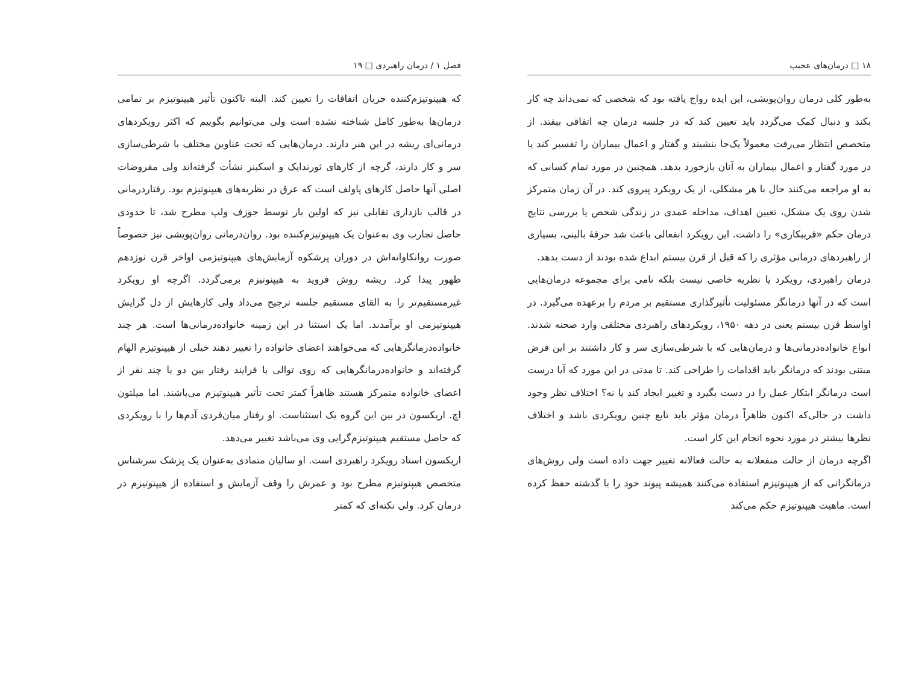۱۸ □ درمان‌های عجیب
به‌طور کلی درمان روان‌پویشی، این ایده رواج یافته بود که شخصی که نمی‌داند چه کار بکند و دنبال کمک می‌گردد باید تعیین کند که در جلسه درمان چه اتفاقی بیفتد. از متخصص انتظار می‌رفت معمولاً یک‌جا بنشیند و گفتار و اعمال بیماران را تفسیر کند یا در مورد گفتار و اعمال بیماران به آنان بازخورد بدهد. همچنین در مورد تمام کسانی که به او مراجعه می‌کنند حال با هر مشکلی، از یک رویکرد پیروی کند. در آن زمان متمرکز شدن روی یک مشکل، تعیین اهداف، مداخله عمدی در زندگی شخص یا بررسی نتایج درمان حکم «فریبکاری» را داشت. این رویکرد انفعالی باعث شد حرفهٔ بالینی، بسیاری از راهبردهای درمانی مؤثری را که قبل از قرن بیستم ابداع شده بودند از دست بدهد.
درمان راهبردی، رویکرد یا نظریه خاصی نیست بلکه نامی برای مجموعه درمان‌هایی است که در آنها درمانگر مسئولیت تأثیرگذاری مستقیم بر مردم را برعهده می‌گیرد. در اواسط قرن بیستم یعنی در دهه ۱۹۵۰، رویکردهای راهبردی مختلفی وارد صحنه شدند. انواع خانواده‌درمانی‌ها و درمان‌هایی که با شرطی‌سازی سر و کار داشتند بر این فرض مبتنی بودند که درمانگر باید اقدامات را طراحی کند. تا مدتی در این مورد که آیا درست است درمانگر ابتکار عمل را در دست بگیرد و تغییر ایجاد کند یا نه؟ اختلاف نظر وجود داشت در حالی‌که اکنون ظاهراً درمان مؤثر باید تابع چنین رویکردی باشد و اختلاف نظرها بیشتر در مورد نحوه انجام این کار است.
اگرچه درمان از حالت منفعلانه به حالت فعالانه تغییر جهت داده است ولی روش‌های درمانگرانی که از هیپنوتیزم استفاده می‌کنند همیشه پیوند خود را با گذشته حفظ کرده است. ماهیت هیپنوتیزم حکم می‌کند
فصل ۱ / درمان راهبردی □ ۱۹
که هیپنوتیزم‌کننده جریان اتفاقات را تعیین کند. البته تاکنون تأثیر هیپنوتیزم بر تمامی درمان‌ها به‌طور کامل شناخته نشده است ولی می‌توانیم بگوییم که اکثر رویکردهای درمانی‌ای ریشه در این هنر دارند. درمان‌هایی که تحت عناوین مختلف با شرطی‌سازی سر و کار دارند، گرچه از کارهای ثورندایک و اسکینر نشأت گرفته‌اند ولی مفروضات اصلی آنها حاصل کارهای پاولف است که عرق در نظریه‌های هیپنوتیزم بود. رفتاردرمانی در قالب بازداری تقابلی نیز که اولین بار توسط جوزف ولپ مطرح شد، تا حدودی حاصل تجارب وی به‌عنوان یک هیپنوتیزم‌کننده بود. روان‌درمانی روان‌پویشی نیز خصوصاً صورت روانکاوانه‌اش در دوران پرشکوه آزمایش‌های هیپنوتیزمی اواخر قرن نوزدهم ظهور پیدا کرد. ریشه روش فروید به هیپنوتیزم برمی‌گردد. اگرچه او رویکرد غیرمستقیم‌تر را به القای مستقیم جلسه ترجیح می‌داد ولی کارهایش از دل گرایش هیپنوتیزمی او برآمدند. اما یک استثنا در این زمینه خانواده‌درمانی‌ها است. هر چند خانواده‌درمانگرهایی که می‌خواهند اعضای خانواده را تغییر دهند خیلی از هیپنوتیزم الهام گرفته‌اند و خانواده‌درمانگرهایی که روی توالی یا فرایند رفتار بین دو یا چند نفر از اعضای خانواده متمرکز هستند ظاهراً کمتر تحت تأثیر هیپنوتیزم می‌باشند. اما میلتون اچ. اریکسون در بین این گروه یک استثناست. او رفتار میان‌فردی آدم‌ها را با رویکردی که حاصل مستقیم هیپنوتیزم‌گرایی وی می‌باشد تغییر می‌دهد.
اریکسون استاد رویکرد راهبردی است. او سالیان متمادی به‌عنوان یک پزشک سرشناس متخصص هیپنوتیزم مطرح بود و عمرش را وقف آزمایش و استفاده از هیپنوتیزم در درمان کرد. ولی نکته‌ای که کمتر